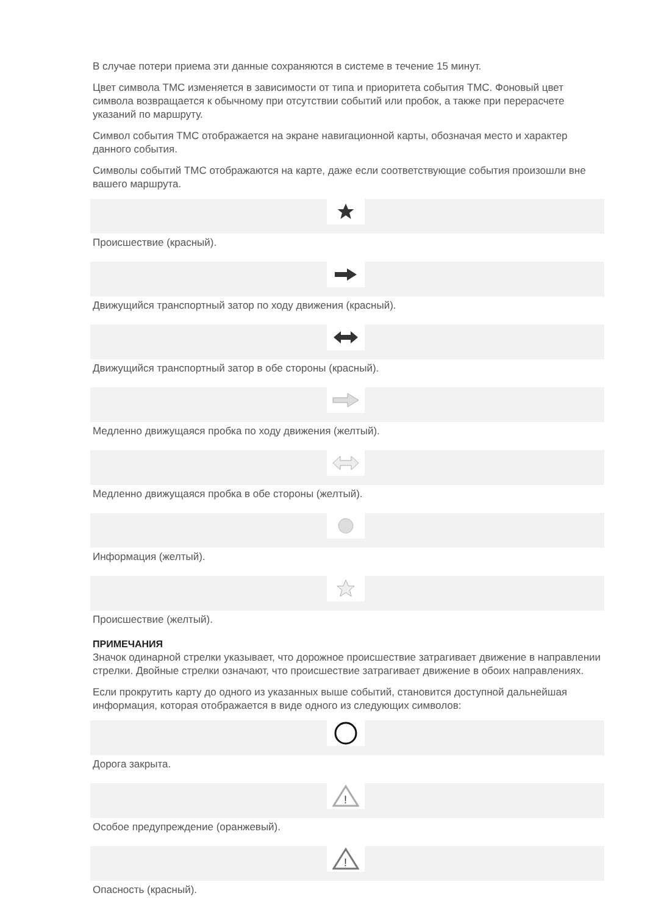В случае потери приема эти данные сохраняются в системе в течение 15 минут.
Цвет символа TMC изменяется в зависимости от типа и приоритета события TMC. Фоновый цвет символа возвращается к обычному при отсутствии событий или пробок, а также при перерасчете указаний по маршруту.
Символ события TMC отображается на экране навигационной карты, обозначая место и характер данного события.
Символы событий TMC отображаются на карте, даже если соответствующие события произошли вне вашего маршрута.
Происшествие (красный).
Движущийся транспортный затор по ходу движения (красный).
Движущийся транспортный затор в обе стороны (красный).
Медленно движущаяся пробка по ходу движения (желтый).
Медленно движущаяся пробка в обе стороны (желтый).
Информация (желтый).
Происшествие (желтый).
ПРИМЕЧАНИЯ
Значок одинарной стрелки указывает, что дорожное происшествие затрагивает движение в направлении стрелки. Двойные стрелки означают, что происшествие затрагивает движение в обоих направлениях.
Если прокрутить карту до одного из указанных выше событий, становится доступной дальнейшая информация, которая отображается в виде одного из следующих символов:
Дорога закрыта.
!
Особое предупреждение (оранжевый).
!
Опасность (красный).